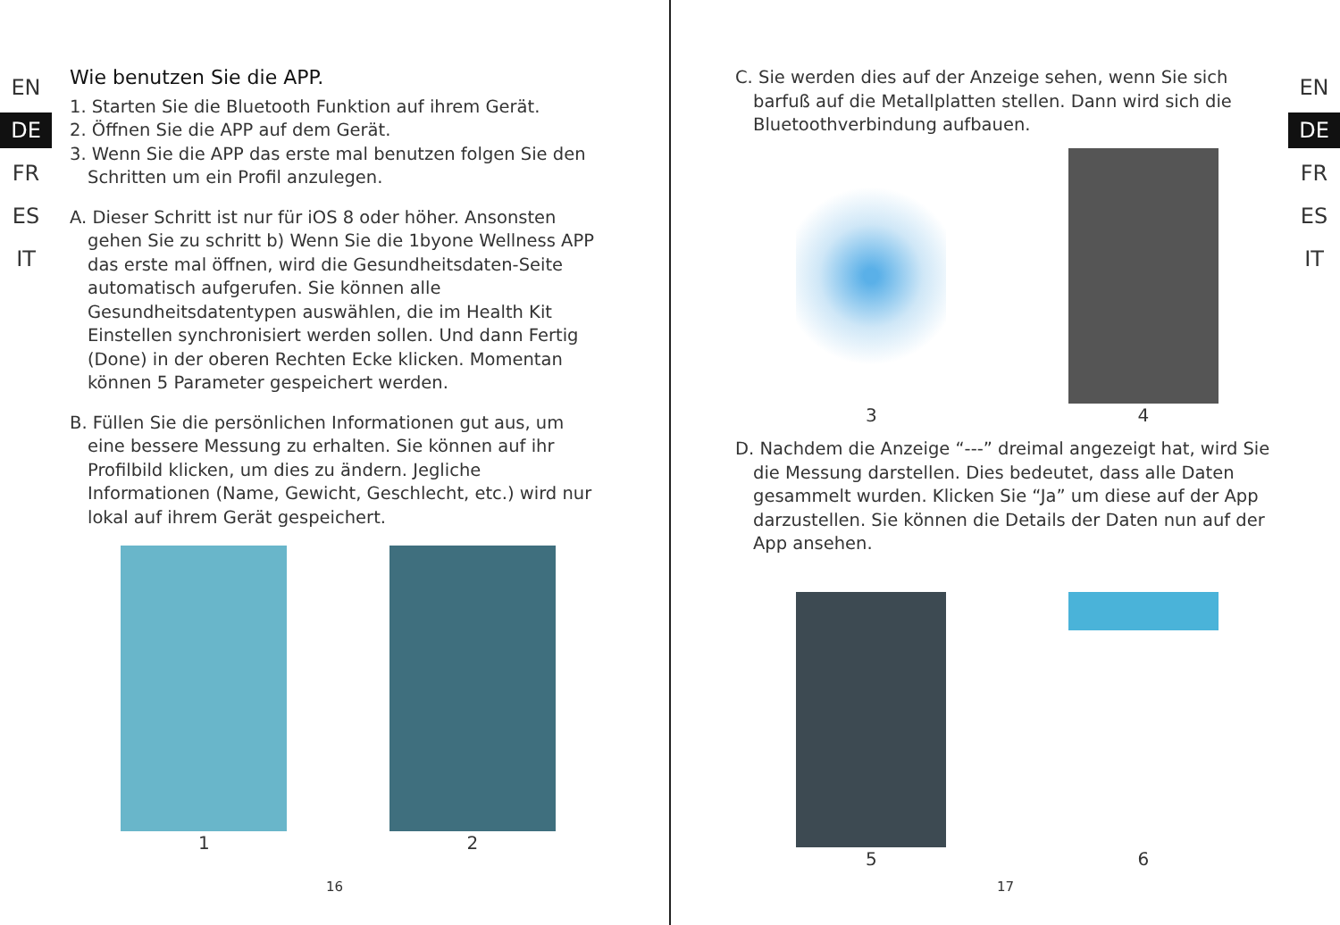EN
DE
FR
ES
IT
Wie benutzen Sie die APP.
1. Starten Sie die Bluetooth Funktion auf ihrem Gerät.
2. Öffnen Sie die APP auf dem Gerät.
3. Wenn Sie die APP das erste mal benutzen folgen Sie den Schritten um ein Profil anzulegen.
A. Dieser Schritt ist nur für iOS 8 oder höher. Ansonsten gehen Sie zu schritt b) Wenn Sie die 1byone Wellness APP das erste mal öffnen, wird die Gesundheitsdaten-Seite automatisch aufgerufen. Sie können alle Gesundheitsdatentypen auswählen, die im Health Kit Einstellen synchronisiert werden sollen. Und dann Fertig (Done) in der oberen Rechten Ecke klicken. Momentan können 5 Parameter gespeichert werden.
B. Füllen Sie die persönlichen Informationen gut aus, um eine bessere Messung zu erhalten. Sie können auf ihr Profilbild klicken, um dies zu ändern. Jegliche Informationen (Name, Gewicht, Geschlecht, etc.) wird nur lokal auf ihrem Gerät gespeichert.
1 2
16
C. Sie werden dies auf der Anzeige sehen, wenn Sie sich barfuß auf die Metallplatten stellen. Dann wird sich die Bluetoothverbindung aufbauen.
3 4
D. Nachdem die Anzeige “---” dreimal angezeigt hat, wird Sie die Messung darstellen. Dies bedeutet, dass alle Daten gesammelt wurden. Klicken Sie “Ja” um diese auf der App darzustellen. Sie können die Details der Daten nun auf der App ansehen.
5 6
EN
DE
FR
ES
IT
17